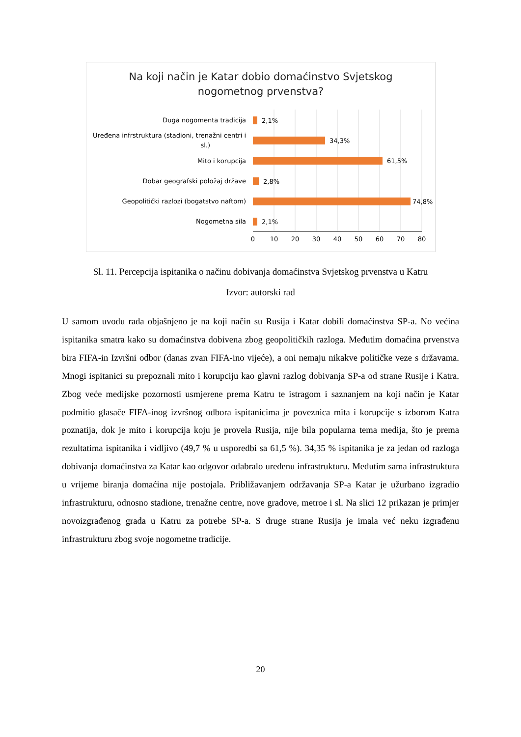Na koji način je Katar dobio domaćinstvo Svjetskog
nogometnog prvenstva?
Duga nogomenta tradicija
Uređena infrstruktura (stadioni, trenažni centri i
sl.)
Mito i korupcija
Dobar geografski položaj države
Geopolitički razlozi (bogatstvo naftom)
Nogometna sila
2,1%
34,3%
61,5%
2,8%
74,8%
2,1%
0
10
20
30
40
50
60
70
80
Sl. 11. Percepcija ispitanika o načinu dobivanja domaćinstva Svjetskog prvenstva u Katru
Izvor: autorski rad
U samom uvodu rada objašnjeno je na koji način su Rusija i Katar dobili domaćinstva SP-a. No većina ispitanika smatra kako su domaćinstva dobivena zbog geopolitičkih razloga. Međutim domaćina prvenstva bira FIFA-in Izvršni odbor (danas zvan FIFA-ino vijeće), a oni nemaju nikakve političke veze s državama. Mnogi ispitanici su prepoznali mito i korupciju kao glavni razlog dobivanja SP-a od strane Rusije i Katra. Zbog veće medijske pozornosti usmjerene prema Katru te istragom i saznanjem na koji način je Katar podmitio glasače FIFA-inog izvršnog odbora ispitanicima je poveznica mita i korupcije s izborom Katra poznatija, dok je mito i korupcija koju je provela Rusija, nije bila popularna tema medija, što je prema rezultatima ispitanika i vidljivo (49,7 % u usporedbi sa 61,5 %). 34,35 % ispitanika je za jedan od razloga dobivanja domaćinstva za Katar kao odgovor odabralo uređenu infrastrukturu. Međutim sama infrastruktura u vrijeme biranja domaćina nije postojala. Približavanjem održavanja SP-a Katar je užurbano izgradio infrastrukturu, odnosno stadione, trenažne centre, nove gradove, metroe i sl. Na slici 12 prikazan je primjer novoizgrađenog grada u Katru za potrebe SP-a. S druge strane Rusija je imala već neku izgrađenu infrastrukturu zbog svoje nogometne tradicije.
20